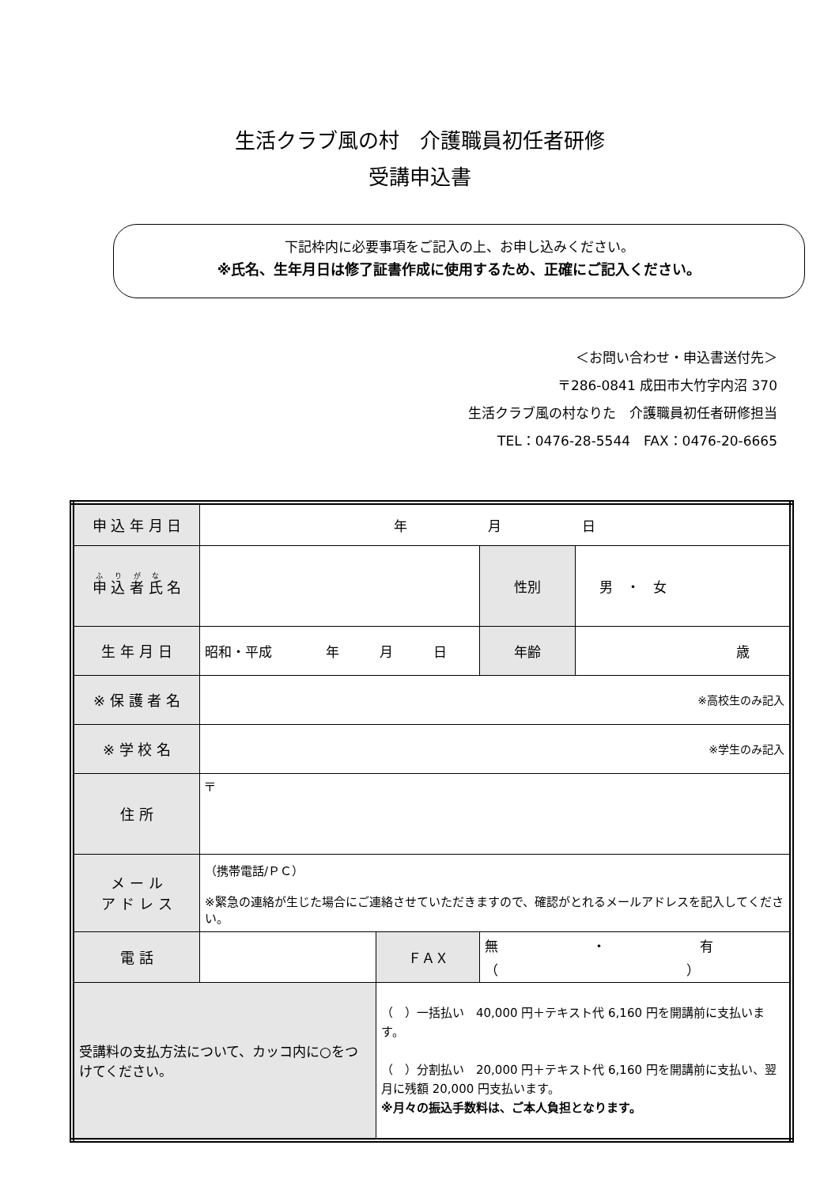生活クラブ風の村　介護職員初任者研修
受講申込書
下記枠内に必要事項をご記入の上、お申し込みください。
※氏名、生年月日は修了証書作成に使用するため、正確にご記入ください。
＜お問い合わせ・申込書送付先＞
〒286-0841 成田市大竹字内沼 370
生活クラブ風の村なりた　介護職員初任者研修担当
TEL：0476-28-5544　FAX：0476-20-6665
| 申 込 年 月 日 | 年 月 日 | | | |
| 申 込 者 氏 名 | | | 性別 | 男 ・ 女 |
| 生 年 月 日 | 昭和・平成 年 月 日 | | 年齢 | 歳 |
| ※ 保 護 者 名 | ※高校生のみ記入 | | | |
| ※ 学 校 名 | ※学生のみ記入 | | | |
| 住 所 | 〒 | | | |
| メ ー ル ア ド レ ス | （携帯電話/ＰＣ） ※緊急の連絡が生じた場合にご連絡させていただきますので、確認がとれるメールアドレスを記入してください。 | | | |
| 電 話 | | ＦＡＸ | 無 ・ 有 （ ） | |
| 受講料の支払方法について、カッコ内に○をつけてください。 | | （ ）一括払い 40,000 円＋テキスト代 6,160 円を開講前に支払います。 （ ）分割払い 20,000 円＋テキスト代 6,160 円を開講前に支払い、翌月に残額 20,000 円支払います。 ※月々の振込手数料は、ご本人負担となります。 | | |